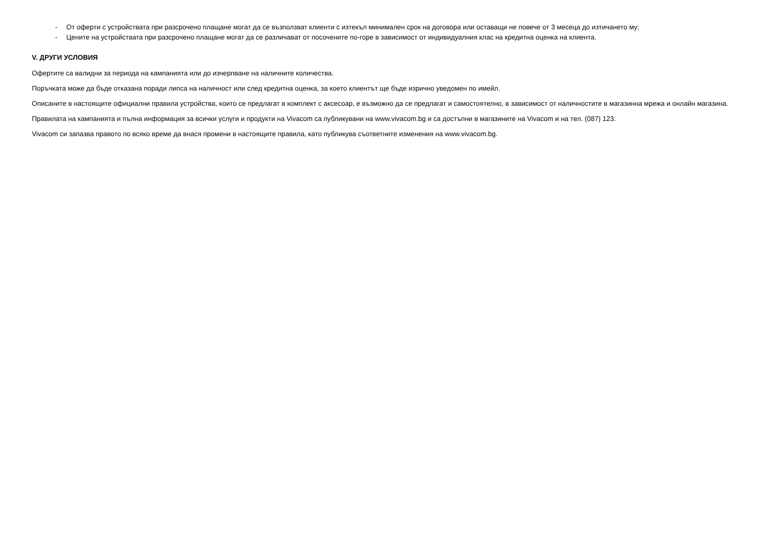- От оферти с устройствата при разсрочено плащане могат да се възползват клиенти с изтекъл минимален срок на договора или оставащи не повече от 3 месеца до изтичането му;
- Цените на устройствата при разсрочено плащане могат да се различават от посочените по-горе в зависимост от индивидуалния клас на кредитна оценка на клиента.
V. ДРУГИ УСЛОВИЯ
Офертите са валидни за периода на кампанията или до изчерпване на наличните количества.
Поръчката може да бъде отказана поради липса на наличност или след кредитна оценка, за което клиентът ще бъде изрично уведомен по имейл.
Описаните в настоящите официални правила устройства, които се предлагат в комплект с аксесоар, е възможно да се предлагат и самостоятелно, в зависимост от наличностите в магазинна мрежа и онлайн магазина.
Правилата на кампанията и пълна информация за всички услуги и продукти на Vivacom са публикувани на www.vivacom.bg и са достъпни в магазините на Vivacom и на тел. (087) 123.
Vivacom си запазва правото по всяко време да внася промени в настоящите правила, като публикува съответните изменения на www.vivacom.bg.